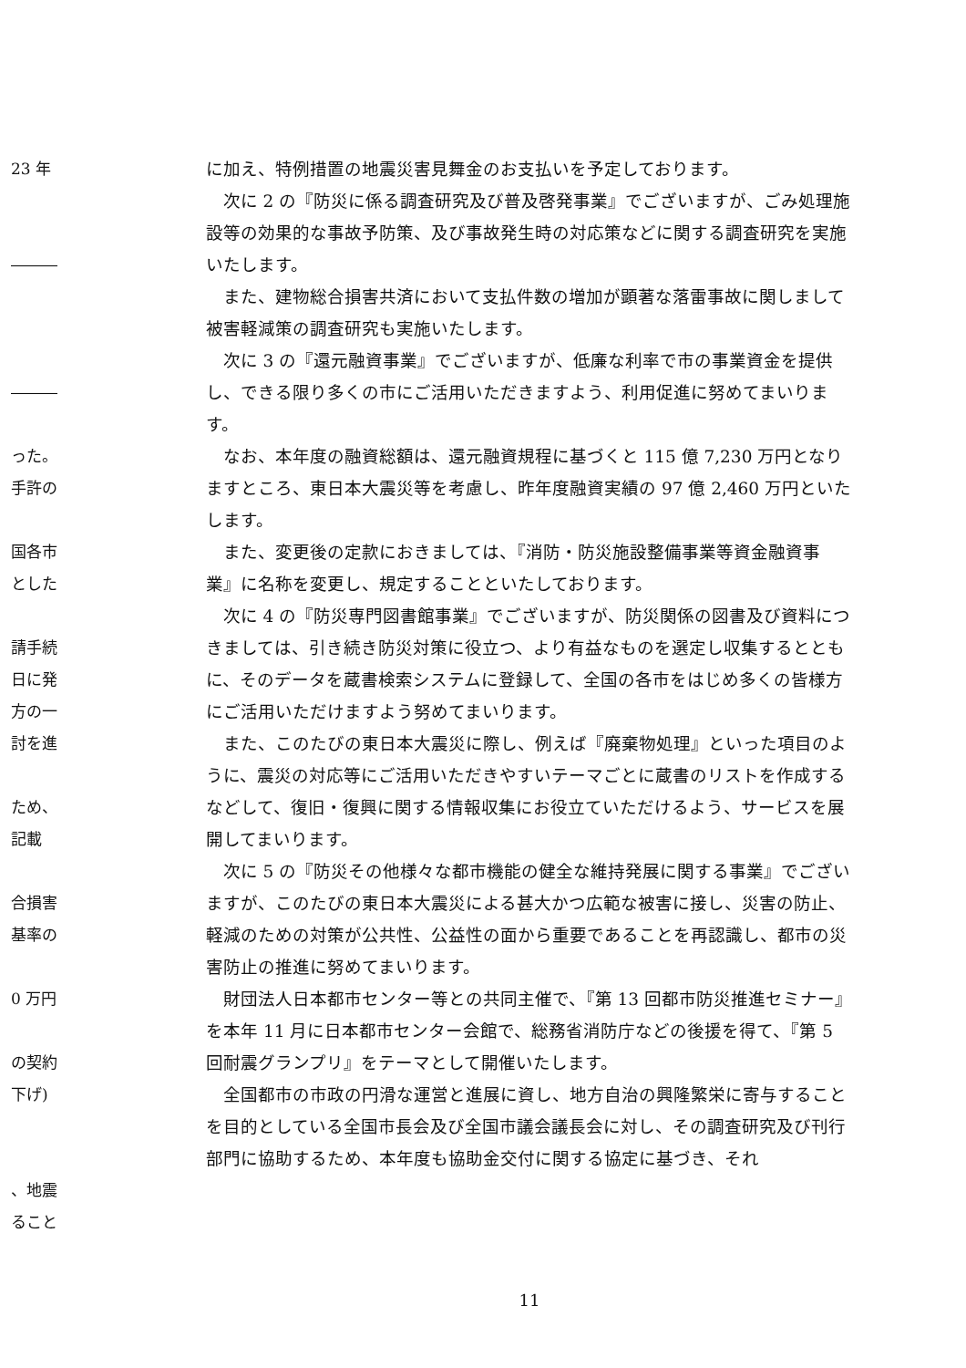23 年
―――
―――
った。
手許の
国各市
とした
請手続
日に発
方の一
討を進
ため、
記載
合損害
基率の
0 万円
の契約
下げ)
、地震
ること
に加え、特例措置の地震災害見舞金のお支払いを予定しております。
次に 2 の『防災に係る調査研究及び普及啓発事業』でございますが、ごみ処理施設等の効果的な事故予防策、及び事故発生時の対応策などに関する調査研究を実施いたします。
また、建物総合損害共済において支払件数の増加が顕著な落雷事故に関しまして被害軽減策の調査研究も実施いたします。
次に 3 の『還元融資事業』でございますが、低廉な利率で市の事業資金を提供し、できる限り多くの市にご活用いただきますよう、利用促進に努めてまいります。
なお、本年度の融資総額は、還元融資規程に基づくと 115 億 7,230 万円となりますところ、東日本大震災等を考慮し、昨年度融資実績の 97 億 2,460 万円といたします。
また、変更後の定款におきましては、『消防・防災施設整備事業等資金融資事業』に名称を変更し、規定することといたしております。
次に 4 の『防災専門図書館事業』でございますが、防災関係の図書及び資料につきましては、引き続き防災対策に役立つ、より有益なものを選定し収集するとともに、そのデータを蔵書検索システムに登録して、全国の各市をはじめ多くの皆様方にご活用いただけますよう努めてまいります。
また、このたびの東日本大震災に際し、例えば『廃棄物処理』といった項目のように、震災の対応等にご活用いただきやすいテーマごとに蔵書のリストを作成するなどして、復旧・復興に関する情報収集にお役立ていただけるよう、サービスを展開してまいります。
次に 5 の『防災その他様々な都市機能の健全な維持発展に関する事業』でございますが、このたびの東日本大震災による甚大かつ広範な被害に接し、災害の防止、軽減のための対策が公共性、公益性の面から重要であることを再認識し、都市の災害防止の推進に努めてまいります。
財団法人日本都市センター等との共同主催で、『第 13 回都市防災推進セミナー』を本年 11 月に日本都市センター会館で、総務省消防庁などの後援を得て、『第 5 回耐震グランプリ』をテーマとして開催いたします。
全国都市の市政の円滑な運営と進展に資し、地方自治の興隆繁栄に寄与することを目的としている全国市長会及び全国市議会議長会に対し、その調査研究及び刊行部門に協助するため、本年度も協助金交付に関する協定に基づき、それ
11